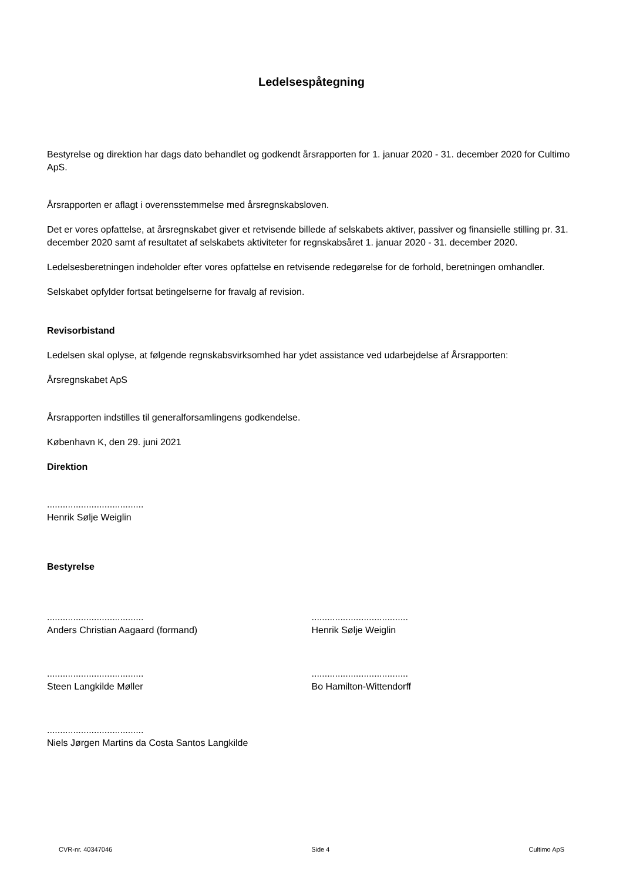Ledelsespåtegning
Bestyrelse og direktion har dags dato behandlet og godkendt årsrapporten for 1. januar 2020 - 31. december 2020 for Cultimo ApS.
Årsrapporten er aflagt i overensstemmelse med årsregnskabsloven.
Det er vores opfattelse, at årsregnskabet giver et retvisende billede af selskabets aktiver, passiver og finansielle stilling pr. 31. december 2020 samt af resultatet af selskabets aktiviteter for regnskabsåret 1. januar 2020 - 31. december 2020.
Ledelsesberetningen indeholder efter vores opfattelse en retvisende redegørelse for de forhold, beretningen omhandler.
Selskabet opfylder fortsat betingelserne for fravalg af revision.
Revisorbistand
Ledelsen skal oplyse, at følgende regnskabsvirksomhed har ydet assistance ved udarbejdelse af Årsrapporten:
Årsregnskabet ApS
Årsrapporten indstilles til generalforsamlingens godkendelse.
København K, den 29. juni 2021
Direktion
.....................................
Henrik Sølje Weiglin
Bestyrelse
.....................................
Anders Christian Aagaard (formand)
.....................................
Henrik Sølje Weiglin
.....................................
Steen Langkilde Møller
.....................................
Bo Hamilton-Wittendorff
.....................................
Niels Jørgen Martins da Costa Santos Langkilde
CVR-nr. 40347046 Side 4 Cultimo ApS